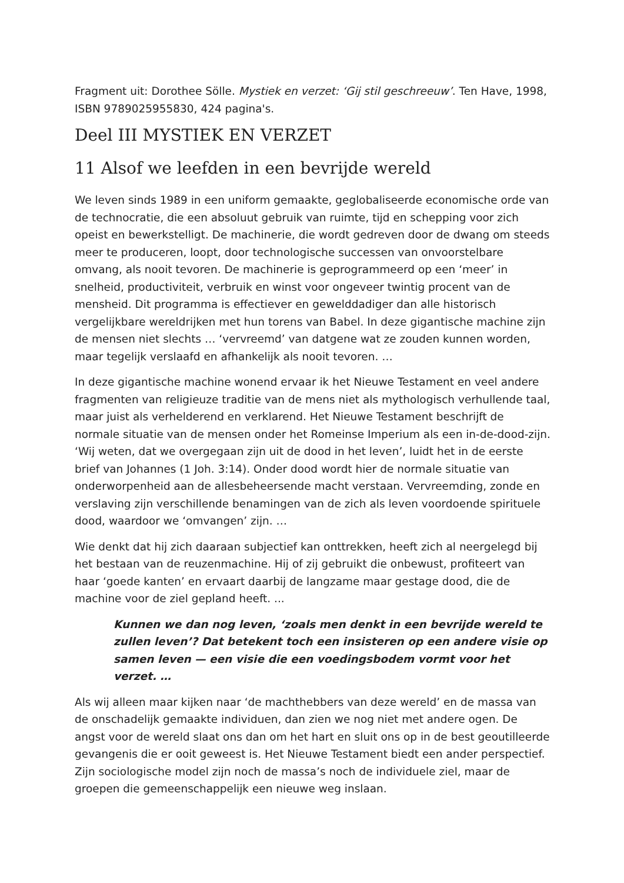Fragment uit: Dorothee Sölle. Mystiek en verzet: ‘Gij stil geschreeuw’. Ten Have, 1998, ISBN 9789025955830, 424 pagina's.
Deel III MYSTIEK EN VERZET
11 Alsof we leefden in een bevrijde wereld
We leven sinds 1989 in een uniform gemaakte, geglobaliseerde economische orde van de technocratie, die een absoluut gebruik van ruimte, tijd en schepping voor zich opeist en bewerkstelligt. De machinerie, die wordt gedreven door de dwang om steeds meer te produceren, loopt, door technologische successen van onvoorstelbare omvang, als nooit tevoren. De machinerie is geprogrammeerd op een ‘meer’ in snelheid, productiviteit, verbruik en winst voor ongeveer twintig procent van de mensheid. Dit programma is effectiever en gewelddadiger dan alle historisch vergelijkbare wereldrijken met hun torens van Babel. In deze gigantische machine zijn de mensen niet slechts … ‘vervreemd’ van datgene wat ze zouden kunnen worden, maar tegelijk verslaafd en afhankelijk als nooit tevoren. …
In deze gigantische machine wonend ervaar ik het Nieuwe Testament en veel andere fragmenten van religieuze traditie van de mens niet als mythologisch verhullende taal, maar juist als verhelderend en verklarend. Het Nieuwe Testament beschrijft de normale situatie van de mensen onder het Romeinse Imperium als een in-de-dood-zijn. ‘Wij weten, dat we overgegaan zijn uit de dood in het leven’, luidt het in de eerste brief van Johannes (1 Joh. 3:14). Onder dood wordt hier de normale situatie van onderworpenheid aan de allesbeheersende macht verstaan. Vervreemding, zonde en verslaving zijn verschillende benamingen van de zich als leven voordoende spirituele dood, waardoor we ‘omvangen’ zijn. …
Wie denkt dat hij zich daaraan subjectief kan onttrekken, heeft zich al neergelegd bij het bestaan van de reuzenmachine. Hij of zij gebruikt die onbewust, profiteert van haar ‘goede kanten’ en ervaart daarbij de langzame maar gestage dood, die de machine voor de ziel gepland heeft. ...
Kunnen we dan nog leven, ‘zoals men denkt in een bevrijde wereld te zullen leven’? Dat betekent toch een insisteren op een andere visie op samen leven — een visie die een voedingsbodem vormt voor het verzet. …
Als wij alleen maar kijken naar ‘de machthebbers van deze wereld’ en de massa van de onschadelijk gemaakte individuen, dan zien we nog niet met andere ogen. De angst voor de wereld slaat ons dan om het hart en sluit ons op in de best geoutilleerde gevangenis die er ooit geweest is. Het Nieuwe Testament biedt een ander perspectief. Zijn sociologische model zijn noch de massa’s noch de individuele ziel, maar de groepen die gemeenschappelijk een nieuwe weg inslaan.